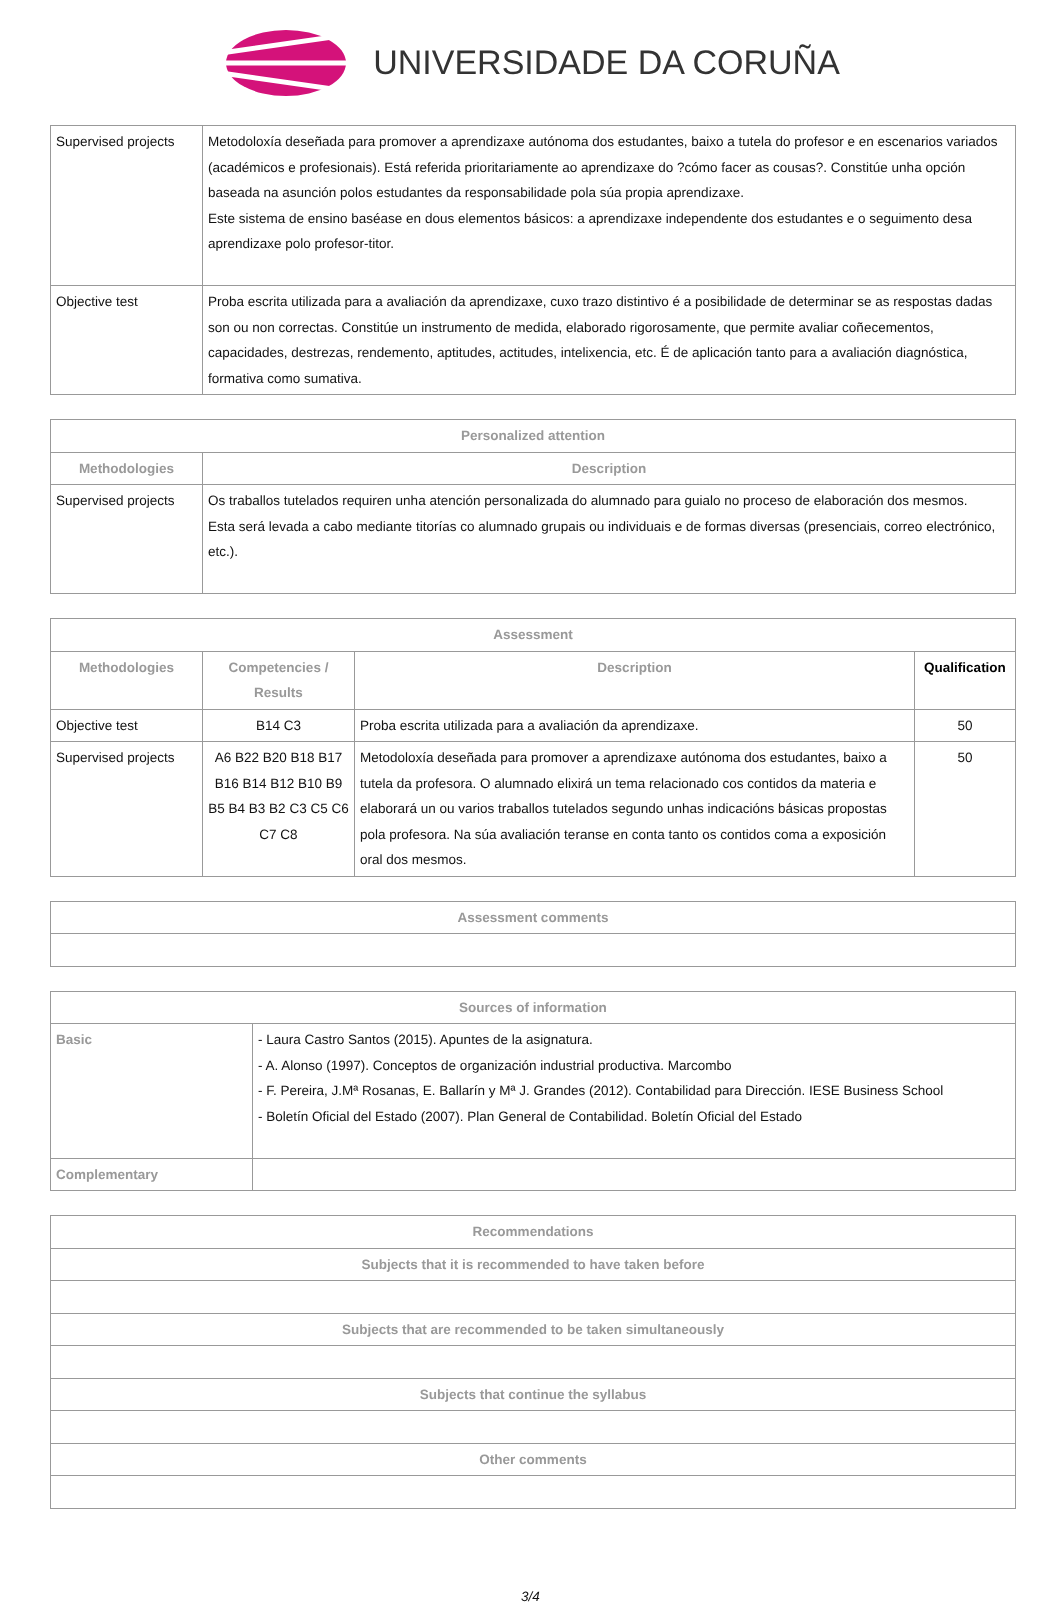UNIVERSIDADE DA CORUÑA
| Supervised projects | Metodoloxía deseñada para promover a aprendizaxe autónoma dos estudantes, baixo a tutela do profesor e en escenarios variados (académicos e profesionais). Está referida prioritariamente ao aprendizaxe do ?cómo facer as cousas?. Constitúe unha opción baseada na asunción polos estudantes da responsabilidade pola súa propia aprendizaxe. Este sistema de ensino baséase en dous elementos básicos: a aprendizaxe independente dos estudantes e o seguimento desa aprendizaxe polo profesor-titor. |
| Objective test | Proba escrita utilizada para a avaliación da aprendizaxe, cuxo trazo distintivo é a posibilidade de determinar se as respostas dadas son ou non correctas. Constitúe un instrumento de medida, elaborado rigorosamente, que permite avaliar coñecementos, capacidades, destrezas, rendemento, aptitudes, actitudes, intelixencia, etc. É de aplicación tanto para a avaliación diagnóstica, formativa como sumativa. |
| Personalized attention | |
| --- | --- |
| Methodologies | Description |
| Supervised projects | Os traballos tutelados requiren unha atención personalizada do alumnado para guialo no proceso de elaboración dos mesmos. Esta será levada a cabo mediante titorías co alumnado grupais ou individuais e de formas diversas (presenciais, correo electrónico, etc.). |
| Assessment | | | |
| --- | --- | --- | --- |
| Methodologies | Competencies / Results | Description | Qualification |
| Objective test | B14 C3 | Proba escrita utilizada para a avaliación da aprendizaxe. | 50 |
| Supervised projects | A6 B22 B20 B18 B17 B16 B14 B12 B10 B9 B5 B4 B3 B2 C3 C5 C6 C7 C8 | Metodoloxía deseñada para promover a aprendizaxe autónoma dos estudantes, baixo a tutela da profesora. O alumnado elixirá un tema relacionado cos contidos da materia e elaborará un ou varios traballos tutelados segundo unhas indicacións básicas propostas pola profesora. Na súa avaliación teranse en conta tanto os contidos coma a exposición oral dos mesmos. | 50 |
| Assessment comments |
| --- |
| Sources of information | |
| --- | --- |
| Basic | - Laura Castro Santos (2015). Apuntes de la asignatura. - A. Alonso (1997). Conceptos de organización industrial productiva. Marcombo - F. Pereira, J.Mª Rosanas, E. Ballarín y Mª J. Grandes (2012). Contabilidad para Dirección. IESE Business School - Boletín Oficial del Estado (2007). Plan General de Contabilidad. Boletín Oficial del Estado |
| Complementary | |
| Recommendations |
| --- |
| Subjects that it is recommended to have taken before |
| Subjects that are recommended to be taken simultaneously |
| Subjects that continue the syllabus |
| Other comments |
3/4